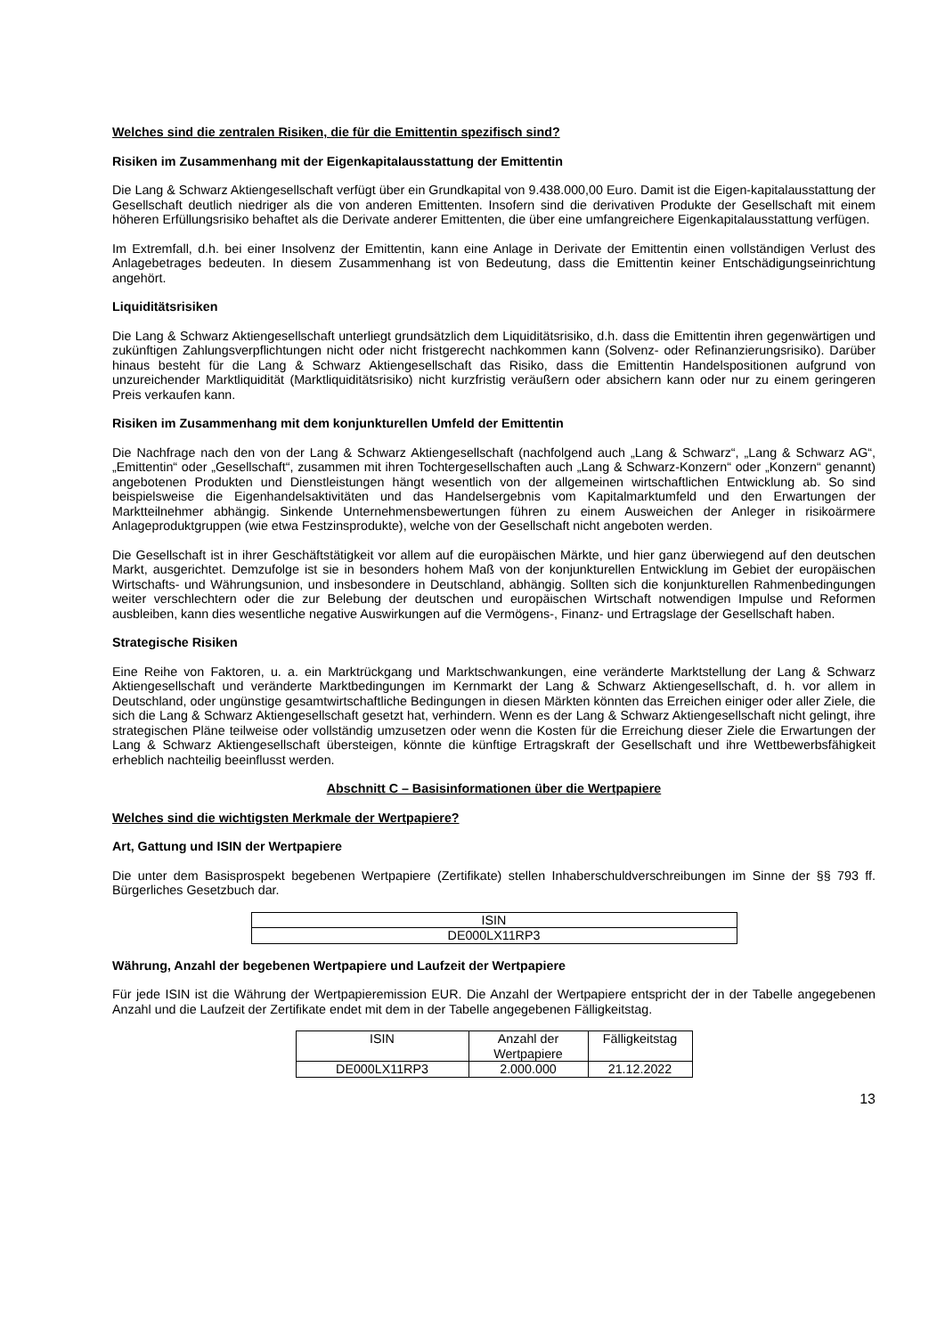Welches sind die zentralen Risiken, die für die Emittentin spezifisch sind?
Risiken im Zusammenhang mit der Eigenkapitalausstattung der Emittentin
Die Lang & Schwarz Aktiengesellschaft verfügt über ein Grundkapital von 9.438.000,00 Euro. Damit ist die Eigen-kapitalausstattung der Gesellschaft deutlich niedriger als die von anderen Emittenten. Insofern sind die derivativen Produkte der Gesellschaft mit einem höheren Erfüllungsrisiko behaftet als die Derivate anderer Emittenten, die über eine umfangreichere Eigenkapitalausstattung verfügen.
Im Extremfall, d.h. bei einer Insolvenz der Emittentin, kann eine Anlage in Derivate der Emittentin einen vollständigen Verlust des Anlagebetrages bedeuten. In diesem Zusammenhang ist von Bedeutung, dass die Emittentin keiner Entschädigungseinrichtung angehört.
Liquiditätsrisiken
Die Lang & Schwarz Aktiengesellschaft unterliegt grundsätzlich dem Liquiditätsrisiko, d.h. dass die Emittentin ihren gegenwärtigen und zukünftigen Zahlungsverpflichtungen nicht oder nicht fristgerecht nachkommen kann (Solvenz- oder Refinanzierungsrisiko). Darüber hinaus besteht für die Lang & Schwarz Aktiengesellschaft das Risiko, dass die Emittentin Handelspositionen aufgrund von unzureichender Marktliquidität (Marktliquiditätsrisiko) nicht kurzfristig veräußern oder absichern kann oder nur zu einem geringeren Preis verkaufen kann.
Risiken im Zusammenhang mit dem konjunkturellen Umfeld der Emittentin
Die Nachfrage nach den von der Lang & Schwarz Aktiengesellschaft (nachfolgend auch „Lang & Schwarz“, „Lang & Schwarz AG“, „Emittentin“ oder „Gesellschaft“, zusammen mit ihren Tochtergesellschaften auch „Lang & Schwarz-Konzern“ oder „Konzern“ genannt) angebotenen Produkten und Dienstleistungen hängt wesentlich von der allgemeinen wirtschaftlichen Entwicklung ab. So sind beispielsweise die Eigenhandelsaktivitäten und das Handelsergebnis vom Kapitalmarktumfeld und den Erwartungen der Marktteilnehmer abhängig. Sinkende Unternehmensbewertungen führen zu einem Ausweichen der Anleger in risikoärmere Anlageproduktgruppen (wie etwa Festzinsprodukte), welche von der Gesellschaft nicht angeboten werden.
Die Gesellschaft ist in ihrer Geschäftstätigkeit vor allem auf die europäischen Märkte, und hier ganz überwiegend auf den deutschen Markt, ausgerichtet. Demzufolge ist sie in besonders hohem Maß von der konjunkturellen Entwicklung im Gebiet der europäischen Wirtschafts- und Währungsunion, und insbesondere in Deutschland, abhängig. Sollten sich die konjunkturellen Rahmenbedingungen weiter verschlechtern oder die zur Belebung der deutschen und europäischen Wirtschaft notwendigen Impulse und Reformen ausbleiben, kann dies wesentliche negative Auswirkungen auf die Vermögens-, Finanz- und Ertragslage der Gesellschaft haben.
Strategische Risiken
Eine Reihe von Faktoren, u. a. ein Marktrückgang und Marktschwankungen, eine veränderte Marktstellung der Lang & Schwarz Aktiengesellschaft und veränderte Marktbedingungen im Kernmarkt der Lang & Schwarz Aktiengesellschaft, d. h. vor allem in Deutschland, oder ungünstige gesamtwirtschaftliche Bedingungen in diesen Märkten könnten das Erreichen einiger oder aller Ziele, die sich die Lang & Schwarz Aktiengesellschaft gesetzt hat, verhindern. Wenn es der Lang & Schwarz Aktiengesellschaft nicht gelingt, ihre strategischen Pläne teilweise oder vollständig umzusetzen oder wenn die Kosten für die Erreichung dieser Ziele die Erwartungen der Lang & Schwarz Aktiengesellschaft übersteigen, könnte die künftige Ertragskraft der Gesellschaft und ihre Wettbewerbsfähigkeit erheblich nachteilig beeinflusst werden.
Abschnitt C – Basisinformationen über die Wertpapiere
Welches sind die wichtigsten Merkmale der Wertpapiere?
Art, Gattung und ISIN der Wertpapiere
Die unter dem Basisprospekt begebenen Wertpapiere (Zertifikate) stellen Inhaberschuldverschreibungen im Sinne der §§ 793 ff. Bürgerliches Gesetzbuch dar.
| ISIN |
| DE000LX11RP3 |
Währung, Anzahl der begebenen Wertpapiere und Laufzeit der Wertpapiere
Für jede ISIN ist die Währung der Wertpapieremission EUR. Die Anzahl der Wertpapiere entspricht der in der Tabelle angegebenen Anzahl und die Laufzeit der Zertifikate endet mit dem in der Tabelle angegebenen Fälligkeitstag.
| ISIN | Anzahl der Wertpapiere | Fälligkeitstag |
| DE000LX11RP3 | 2.000.000 | 21.12.2022 |
13